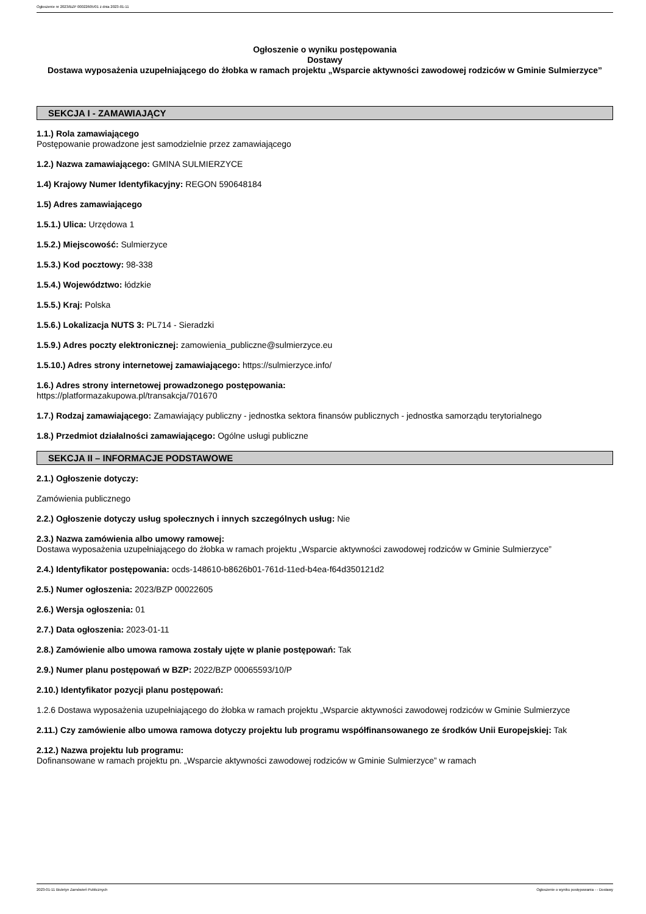Ogłoszenie nr 2023/BZP 00022605/01 z dnia 2023-01-11
Ogłoszenie o wyniku postępowania
Dostawy
Dostawa wyposażenia uzupełniającego do żłobka w ramach projektu „Wsparcie aktywności zawodowej rodziców w Gminie Sulmierzyce”
SEKCJA I - ZAMAWIAJĄCY
1.1.) Rola zamawiającego
Postępowanie prowadzone jest samodzielnie przez zamawiającego
1.2.) Nazwa zamawiającego: GMINA SULMIERZYCE
1.4) Krajowy Numer Identyfikacyjny: REGON 590648184
1.5) Adres zamawiającego
1.5.1.) Ulica: Urzędowa 1
1.5.2.) Miejscowość: Sulmierzyce
1.5.3.) Kod pocztowy: 98-338
1.5.4.) Województwo: łódzkie
1.5.5.) Kraj: Polska
1.5.6.) Lokalizacja NUTS 3: PL714 - Sieradzki
1.5.9.) Adres poczty elektronicznej: zamowienia_publiczne@sulmierzyce.eu
1.5.10.) Adres strony internetowej zamawiającego: https://sulmierzyce.info/
1.6.) Adres strony internetowej prowadzonego postępowania:
https://platformazakupowa.pl/transakcja/701670
1.7.) Rodzaj zamawiającego: Zamawiający publiczny - jednostka sektora finansów publicznych - jednostka samorządu terytorialnego
1.8.) Przedmiot działalności zamawiającego: Ogólne usługi publiczne
SEKCJA II – INFORMACJE PODSTAWOWE
2.1.) Ogłoszenie dotyczy:
Zamówienia publicznego
2.2.) Ogłoszenie dotyczy usług społecznych i innych szczególnych usług: Nie
2.3.) Nazwa zamówienia albo umowy ramowej:
Dostawa wyposażenia uzupełniającego do żłobka w ramach projektu „Wsparcie aktywności zawodowej rodziców w Gminie Sulmierzyce”
2.4.) Identyfikator postępowania: ocds-148610-b8626b01-761d-11ed-b4ea-f64d350121d2
2.5.) Numer ogłoszenia: 2023/BZP 00022605
2.6.) Wersja ogłoszenia: 01
2.7.) Data ogłoszenia: 2023-01-11
2.8.) Zamówienie albo umowa ramowa zostały ujęte w planie postępowań: Tak
2.9.) Numer planu postępowań w BZP: 2022/BZP 00065593/10/P
2.10.) Identyfikator pozycji planu postępowań:
1.2.6 Dostawa wyposażenia uzupełniającego do żłobka w ramach projektu „Wsparcie aktywności zawodowej rodziców w Gminie Sulmierzyce
2.11.) Czy zamówienie albo umowa ramowa dotyczy projektu lub programu współfinansowanego ze środków Unii Europejskiej: Tak
2.12.) Nazwa projektu lub programu:
Dofinansowane w ramach projektu pn. „Wsparcie aktywności zawodowej rodziców w Gminie Sulmierzyce” w ramach
2023-01-11 Biuletyn Zamówień Publicznych Ogłoszenie o wyniku postępowania - - Dostawy